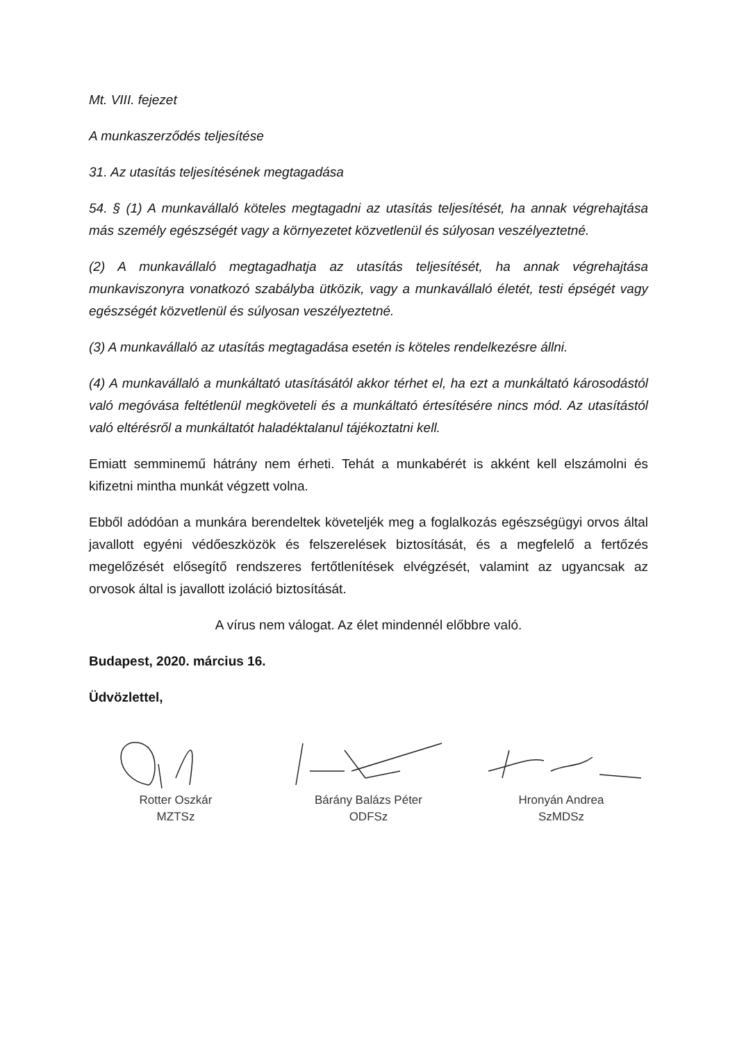Mt. VIII. fejezet
A munkaszerződés teljesítése
31. Az utasítás teljesítésének megtagadása
54. § (1) A munkavállaló köteles megtagadni az utasítás teljesítését, ha annak végrehajtása más személy egészségét vagy a környezetet közvetlenül és súlyosan veszélyeztetné.
(2) A munkavállaló megtagadhatja az utasítás teljesítését, ha annak végrehajtása munkaviszonyra vonatkozó szabályba ütközik, vagy a munkavállaló életét, testi épségét vagy egészségét közvetlenül és súlyosan veszélyeztetné.
(3) A munkavállaló az utasítás megtagadása esetén is köteles rendelkezésre állni.
(4) A munkavállaló a munkáltató utasításától akkor térhet el, ha ezt a munkáltató károsodástól való megóvása feltétlenül megköveteli és a munkáltató értesítésére nincs mód. Az utasítástól való eltérésről a munkáltatót haladéktalanul tájékoztatni kell.
Emiatt semminemű hátrány nem érheti. Tehát a munkabérét is akként kell elszámolni és kifizetni mintha munkát végzett volna.
Ebből adódóan a munkára berendeltek követeljék meg a foglalkozás egészségügyi orvos által javallott egyéni védőeszközök és felszerelések biztosítását, és a megfelelő a fertőzés megelőzését elősegítő rendszeres fertőtlenítések elvégzését, valamint az ugyancsak az orvosok által is javallott izoláció biztosítását.
A vírus nem válogat. Az élet mindennél előbbre való.
Budapest, 2020. március 16.
Üdvözlettel,
Rotter Oszkár
MZTSz
Bárány Balázs Péter
ODFSz
Hronyán Andrea
SzMDSz